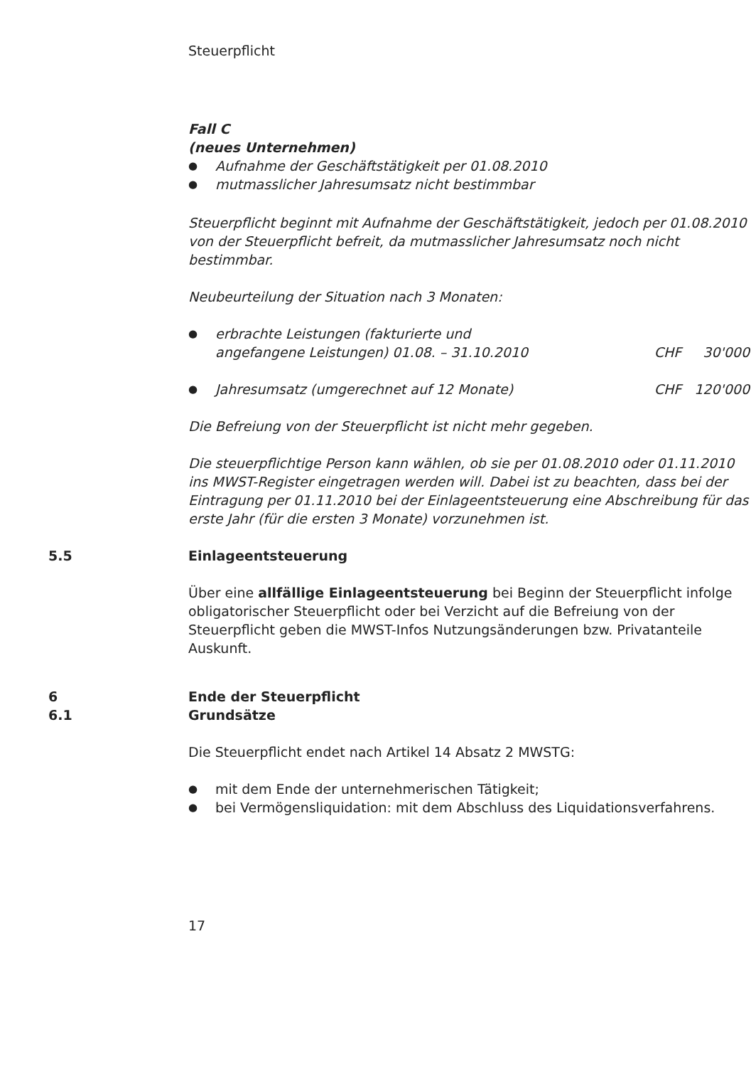Steuerpflicht
Fall C
(neues Unternehmen)
● Aufnahme der Geschäftstätigkeit per 01.08.2010
● mutmasslicher Jahresumsatz nicht bestimmbar
Steuerpflicht beginnt mit Aufnahme der Geschäftstätigkeit, jedoch per 01.08.2010 von der Steuerpflicht befreit, da mutmasslicher Jahresumsatz noch nicht bestimmbar.
Neubeurteilung der Situation nach 3 Monaten:
● erbrachte Leistungen (fakturierte und
angefangene Leistungen) 01.08. – 31.10.2010 CHF 30'000
● Jahresumsatz (umgerechnet auf 12 Monate) CHF 120'000
Die Befreiung von der Steuerpflicht ist nicht mehr gegeben.
Die steuerpflichtige Person kann wählen, ob sie per 01.08.2010 oder 01.11.2010 ins MWST-Register eingetragen werden will. Dabei ist zu beachten, dass bei der Eintragung per 01.11.2010 bei der Einlageentsteuerung eine Abschreibung für das erste Jahr (für die ersten 3 Monate) vorzunehmen ist.
5.5 Einlageentsteuerung
Über eine allfällige Einlageentsteuerung bei Beginn der Steuerpflicht infolge obligatorischer Steuerpflicht oder bei Verzicht auf die Befreiung von der Steuerpflicht geben die MWST-Infos Nutzungsänderungen bzw. Privatanteile Auskunft.
6 Ende der Steuerpflicht
6.1 Grundsätze
Die Steuerpflicht endet nach Artikel 14 Absatz 2 MWSTG:
● mit dem Ende der unternehmerischen Tätigkeit;
● bei Vermögensliquidation: mit dem Abschluss des Liquidationsverfahrens.
17